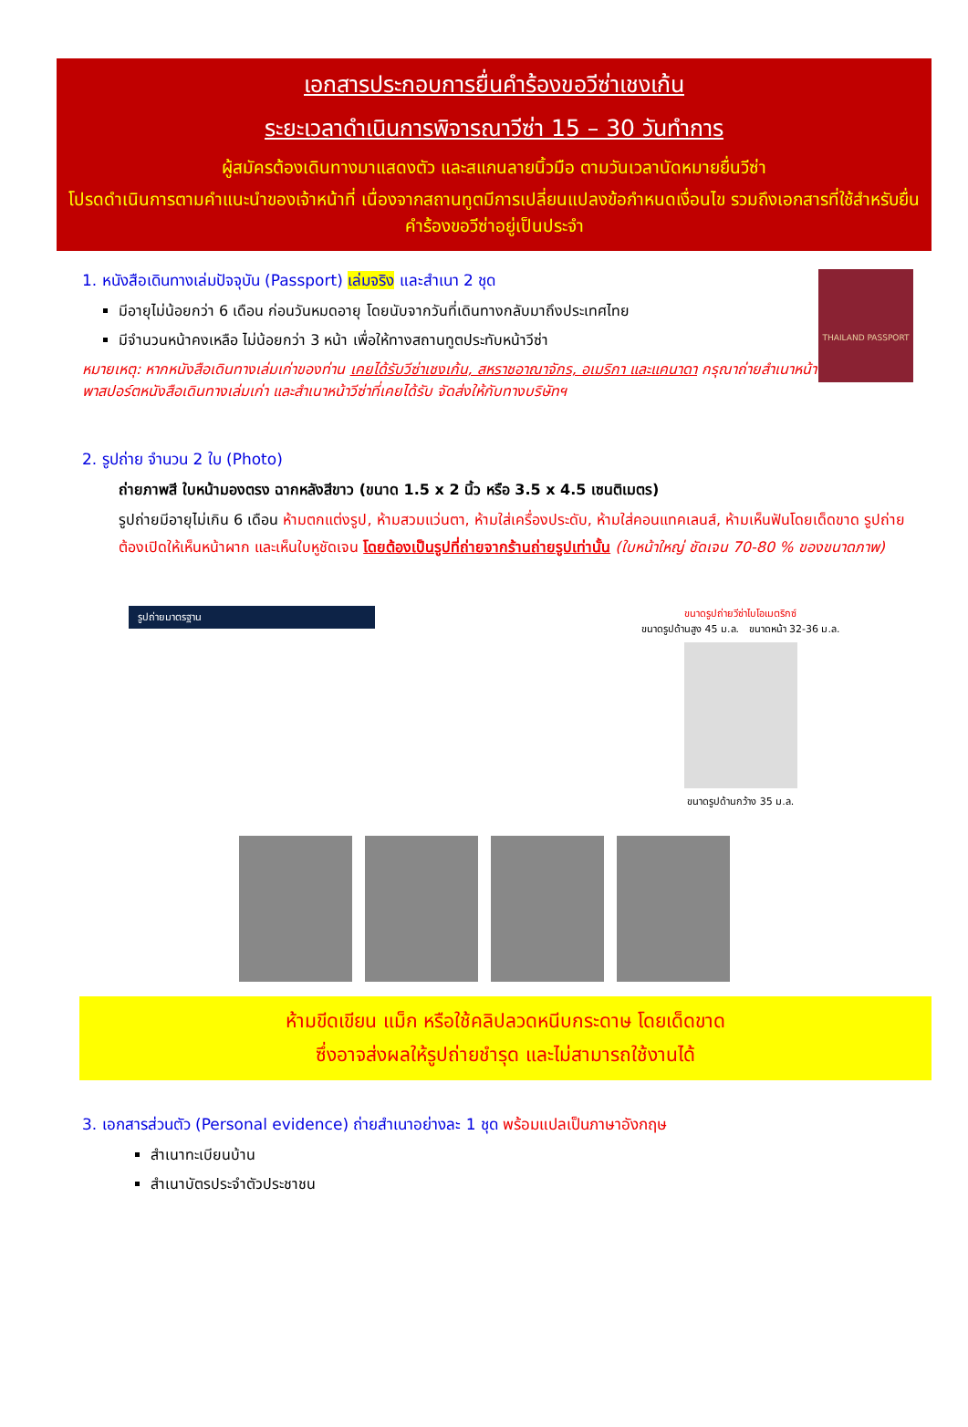เอกสารประกอบการยื่นคำร้องขอวีซ่าเชงเก้น
ระยะเวลาดำเนินการพิจารณาวีซ่า 15 – 30 วันทำการ
ผู้สมัครต้องเดินทางมาแสดงตัว และสแกนลายนิ้วมือ ตามวันเวลานัดหมายยื่นวีซ่า
โปรดดำเนินการตามคำแนะนำของเจ้าหน้าที่ เนื่องจากสถานทูตมีการเปลี่ยนแปลงข้อกำหนดเงื่อนไข รวมถึงเอกสารที่ใช้สำหรับยื่นคำร้องขอวีซ่าอยู่เป็นประจำ
THAILAND PASSPORT
1. หนังสือเดินทางเล่มปัจจุบัน (Passport) เล่มจริง และสำเนา 2 ชุด
มีอายุไม่น้อยกว่า 6 เดือน ก่อนวันหมดอายุ โดยนับจากวันที่เดินทางกลับมาถึงประเทศไทย
มีจำนวนหน้าคงเหลือ ไม่น้อยกว่า 3 หน้า เพื่อให้ทางสถานทูตประทับหน้าวีซ่า
หมายเหตุ: หากหนังสือเดินทางเล่มเก่าของท่าน เคยได้รับวีซ่าเชงเก้น, สหราชอาณาจักร, อเมริกา และแคนาดา กรุณาถ่ายสำเนาหน้าพาสปอร์ตหนังสือเดินทางเล่มเก่า และสำเนาหน้าวีซ่าที่เคยได้รับ จัดส่งให้กับทางบริษัทฯ
2. รูปถ่าย จำนวน 2 ใบ (Photo)
ถ่ายภาพสี ใบหน้ามองตรง ฉากหลังสีขาว (ขนาด 1.5 x 2 นิ้ว หรือ 3.5 x 4.5 เซนติเมตร)
รูปถ่ายมีอายุไม่เกิน 6 เดือน ห้ามตกแต่งรูป, ห้ามสวมแว่นตา, ห้ามใส่เครื่องประดับ, ห้ามใส่คอนแทคเลนส์, ห้ามเห็นฟันโดยเด็ดขาด รูปถ่ายต้องเปิดให้เห็นหน้าผาก และเห็นใบหูชัดเจน โดยต้องเป็นรูปที่ถ่ายจากร้านถ่ายรูปเท่านั้น (ใบหน้าใหญ่ ชัดเจน 70-80 % ของขนาดภาพ)
รูปถ่ายมาตรฐาน
ขนาดรูปถ่ายวีซ่าไบโอเมตริกซ์
ขนาดรูปด้านสูง 45 ม.ล. ขนาดหน้า 32-36 ม.ล.
ขนาดรูปด้านกว้าง 35 ม.ล.
ห้ามขีดเขียน แม็ก หรือใช้คลิปลวดหนีบกระดาษ โดยเด็ดขาด
ซึ่งอาจส่งผลให้รูปถ่ายชำรุด และไม่สามารถใช้งานได้
3. เอกสารส่วนตัว (Personal evidence) ถ่ายสำเนาอย่างละ 1 ชุด พร้อมแปลเป็นภาษาอังกฤษ
สำเนาทะเบียนบ้าน
สำเนาบัตรประจำตัวประชาชน